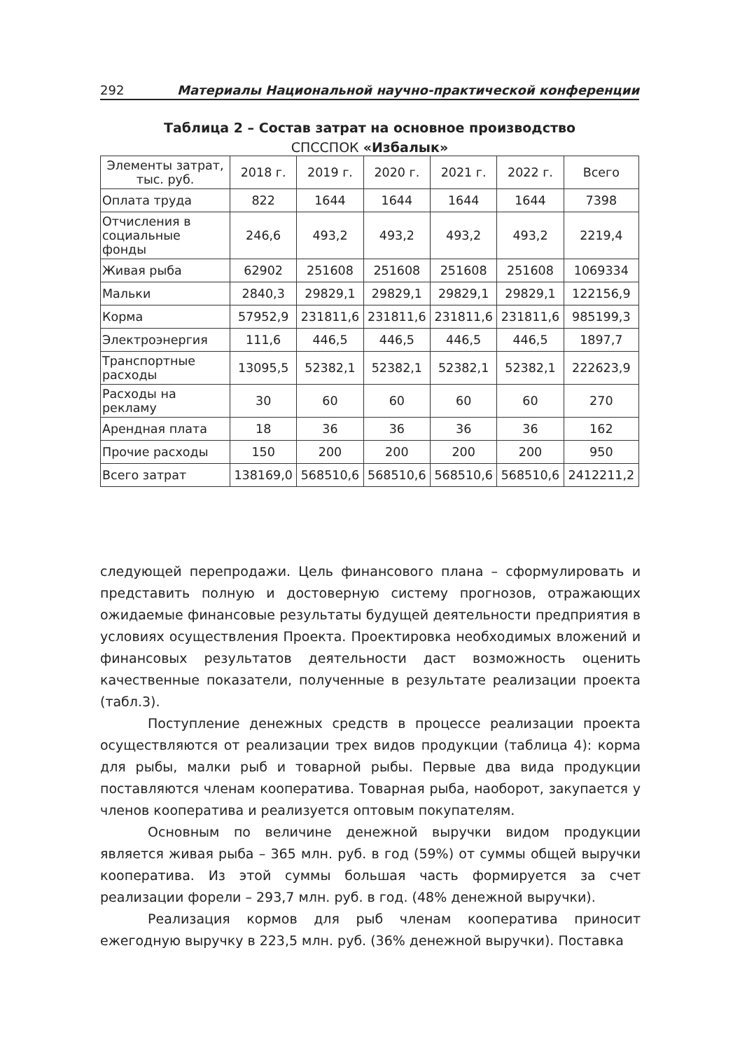292 Материалы Национальной научно-практической конференции
Таблица 2 – Состав затрат на основное производство
СПССПОК «Избалык»
| Элементы затрат, тыс. руб. | 2018 г. | 2019 г. | 2020 г. | 2021 г. | 2022 г. | Всего |
| Оплата труда | 822 | 1644 | 1644 | 1644 | 1644 | 7398 |
| Отчисления в социальные фонды | 246,6 | 493,2 | 493,2 | 493,2 | 493,2 | 2219,4 |
| Живая рыба | 62902 | 251608 | 251608 | 251608 | 251608 | 1069334 |
| Мальки | 2840,3 | 29829,1 | 29829,1 | 29829,1 | 29829,1 | 122156,9 |
| Корма | 57952,9 | 231811,6 | 231811,6 | 231811,6 | 231811,6 | 985199,3 |
| Электроэнергия | 111,6 | 446,5 | 446,5 | 446,5 | 446,5 | 1897,7 |
| Транспортные расходы | 13095,5 | 52382,1 | 52382,1 | 52382,1 | 52382,1 | 222623,9 |
| Расходы на рекламу | 30 | 60 | 60 | 60 | 60 | 270 |
| Арендная плата | 18 | 36 | 36 | 36 | 36 | 162 |
| Прочие расходы | 150 | 200 | 200 | 200 | 200 | 950 |
| Всего затрат | 138169,0 | 568510,6 | 568510,6 | 568510,6 | 568510,6 | 2412211,2 |
следующей перепродажи. Цель финансового плана – сформулировать и представить полную и достоверную систему прогнозов, отражающих ожидаемые финансовые результаты будущей деятельности предприятия в условиях осуществления Проекта. Проектировка необходимых вложений и финансовых результатов деятельности даст возможность оценить качественные показатели, полученные в результате реализации проекта (табл.3).
Поступление денежных средств в процессе реализации проекта осуществляются от реализации трех видов продукции (таблица 4): корма для рыбы, малки рыб и товарной рыбы. Первые два вида продукции поставляются членам кооператива. Товарная рыба, наоборот, закупается у членов кооператива и реализуется оптовым покупателям.
Основным по величине денежной выручки видом продукции является живая рыба – 365 млн. руб. в год (59%) от суммы общей выручки кооператива. Из этой суммы большая часть формируется за счет реализации форели – 293,7 млн. руб. в год. (48% денежной выручки).
Реализация кормов для рыб членам кооператива приносит ежегодную выручку в 223,5 млн. руб. (36% денежной выручки). Поставка